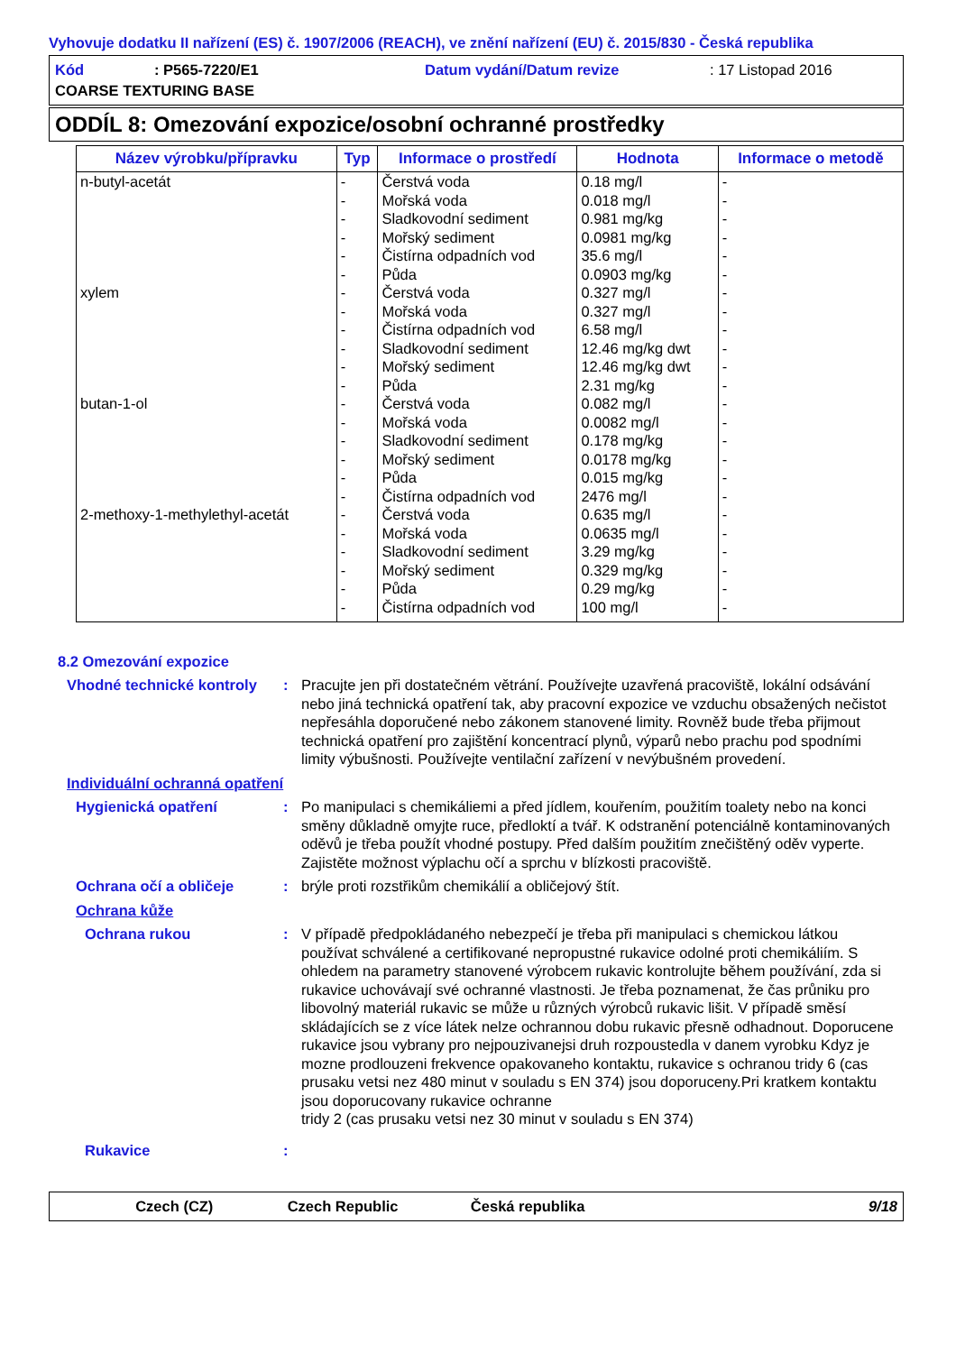Vyhovuje dodatku II nařízení (ES) č. 1907/2006 (REACH), ve znění nařízení (EU) č. 2015/830 - Česká republika
Kód: P565-7220/E1 Datum vydání/Datum revize: 17 Listopad 2016
COARSE TEXTURING BASE
ODDÍL 8: Omezování expozice/osobní ochranné prostředky
| Název výrobku/přípravku | Typ | Informace o prostředí | Hodnota | Informace o metodě |
| --- | --- | --- | --- | --- |
| n-butyl-acetát xylem butan-1-ol 2-methoxy-1-methylethyl-acetát | - - - - - - - - - - - - - - - - - - - - - - - - | Čerstvá voda Mořská voda Sladkovodní sediment Mořský sediment Čistírna odpadních vod Půda Čerstvá voda Mořská voda Čistírna odpadních vod Sladkovodní sediment Mořský sediment Půda Čerstvá voda Mořská voda Sladkovodní sediment Mořský sediment Půda Čistírna odpadních vod Čerstvá voda Mořská voda Sladkovodní sediment Mořský sediment Půda Čistírna odpadních vod | 0.18 mg/l 0.018 mg/l 0.981 mg/kg 0.0981 mg/kg 35.6 mg/l 0.0903 mg/kg 0.327 mg/l 0.327 mg/l 6.58 mg/l 12.46 mg/kg dwt 12.46 mg/kg dwt 2.31 mg/kg 0.082 mg/l 0.0082 mg/l 0.178 mg/kg 0.0178 mg/kg 0.015 mg/kg 2476 mg/l 0.635 mg/l 0.0635 mg/l 3.29 mg/kg 0.329 mg/kg 0.29 mg/kg 100 mg/l | - - - - - - - - - - - - - - - - - - - - - - - - |
8.2 Omezování expozice
Vhodné technické kontroly
: Pracujte jen při dostatečném větrání. Používejte uzavřená pracoviště, lokální odsávání nebo jiná technická opatření tak, aby pracovní expozice ve vzduchu obsažených nečistot nepřesáhla doporučené nebo zákonem stanovené limity. Rovněž bude třeba přijmout technická opatření pro zajištění koncentrací plynů, výparů nebo prachu pod spodními limity výbušnosti. Používejte ventilační zařízení v nevýbušném provedení.
Individuální ochranná opatření
Hygienická opatření : Po manipulaci s chemikáliemi a před jídlem, kouřením, použitím toalety nebo na konci směny důkladně omyjte ruce, předloktí a tvář. K odstranění potenciálně kontaminovaných oděvů je třeba použít vhodné postupy. Před dalším použitím znečištěný oděv vyperte. Zajistěte možnost výplachu očí a sprchu v blízkosti pracoviště.
Ochrana očí a obličeje : brýle proti rozstřikům chemikálií a obličejový štít.
Ochrana kůže
Ochrana rukou : V případě předpokládaného nebezpečí je třeba při manipulaci s chemickou látkou používat schválené a certifikované nepropustné rukavice odolné proti chemikáliím. S ohledem na parametry stanovené výrobcem rukavic kontrolujte během používání, zda si rukavice uchovávají své ochranné vlastnosti. Je třeba poznamenat, že čas průniku pro libovolný materiál rukavic se může u různých výrobců rukavic lišit. V případě směsí skládajících se z více látek nelze ochrannou dobu rukavic přesně odhadnout. Doporucene rukavice jsou vybrany pro nejpouzivanejsi druh rozpoustedla v danem vyrobku Kdyz je mozne prodlouzeni frekvence opakovaneho kontaktu, rukavice s ochranou tridy 6 (cas prusaku vetsi nez 480 minut v souladu s EN 374) jsou doporuceny.Pri kratkem kontaktu jsou doporucovany rukavice ochranne
tridy 2 (cas prusaku vetsi nez 30 minut v souladu s EN 374)
Rukavice :
Czech (CZ) Czech Republic Česká republika 9/18